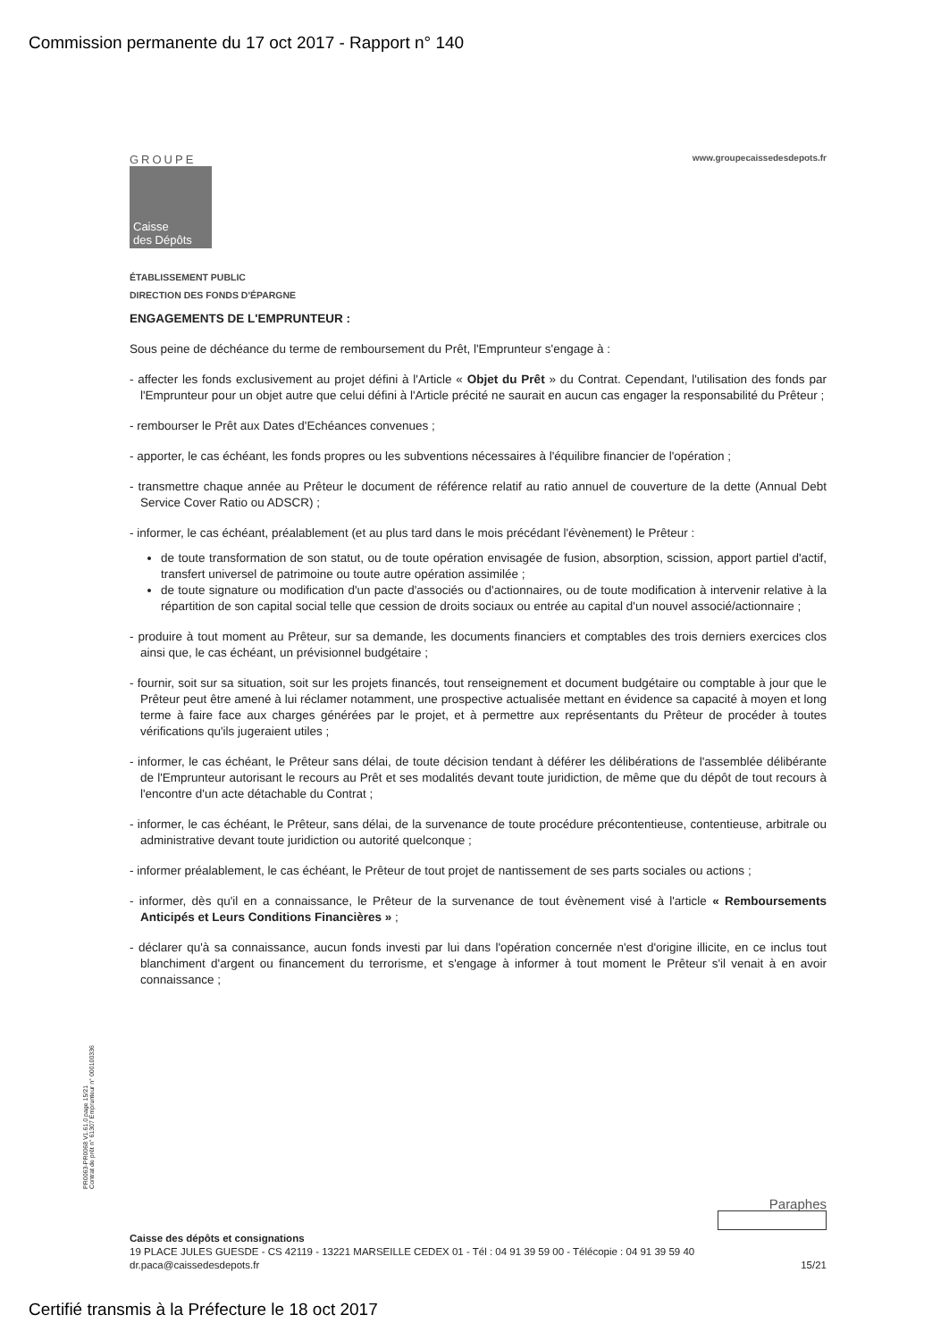Commission permanente du 17 oct 2017 - Rapport n° 140
GROUPE
Caisse
des Dépôts
www.groupecaissedesdepots.fr
ÉTABLISSEMENT PUBLIC
DIRECTION DES FONDS D'ÉPARGNE
ENGAGEMENTS DE L'EMPRUNTEUR :
Sous peine de déchéance du terme de remboursement du Prêt, l'Emprunteur s'engage à :
- affecter les fonds exclusivement au projet défini à l'Article « Objet du Prêt » du Contrat. Cependant, l'utilisation des fonds par l'Emprunteur pour un objet autre que celui défini à l'Article précité ne saurait en aucun cas engager la responsabilité du Prêteur ;
- rembourser le Prêt aux Dates d'Echéances convenues ;
- apporter, le cas échéant, les fonds propres ou les subventions nécessaires à l'équilibre financier de l'opération ;
- transmettre chaque année au Prêteur le document de référence relatif au ratio annuel de couverture de la dette (Annual Debt Service Cover Ratio ou ADSCR) ;
- informer, le cas échéant, préalablement (et au plus tard dans le mois précédant l'évènement) le Prêteur :
de toute transformation de son statut, ou de toute opération envisagée de fusion, absorption, scission, apport partiel d'actif, transfert universel de patrimoine ou toute autre opération assimilée ;
de toute signature ou modification d'un pacte d'associés ou d'actionnaires, ou de toute modification à intervenir relative à la répartition de son capital social telle que cession de droits sociaux ou entrée au capital d'un nouvel associé/actionnaire ;
- produire à tout moment au Prêteur, sur sa demande, les documents financiers et comptables des trois derniers exercices clos ainsi que, le cas échéant, un prévisionnel budgétaire ;
- fournir, soit sur sa situation, soit sur les projets financés, tout renseignement et document budgétaire ou comptable à jour que le Prêteur peut être amené à lui réclamer notamment, une prospective actualisée mettant en évidence sa capacité à moyen et long terme à faire face aux charges générées par le projet, et à permettre aux représentants du Prêteur de procéder à toutes vérifications qu'ils jugeraient utiles ;
- informer, le cas échéant, le Prêteur sans délai, de toute décision tendant à déférer les délibérations de l'assemblée délibérante de l'Emprunteur autorisant le recours au Prêt et ses modalités devant toute juridiction, de même que du dépôt de tout recours à l'encontre d'un acte détachable du Contrat ;
- informer, le cas échéant, le Prêteur, sans délai, de la survenance de toute procédure précontentieuse, contentieuse, arbitrale ou administrative devant toute juridiction ou autorité quelconque ;
- informer préalablement, le cas échéant, le Prêteur de tout projet de nantissement de ses parts sociales ou actions ;
- informer, dès qu'il en a connaissance, le Prêteur de la survenance de tout évènement visé à l'article « Remboursements Anticipés et Leurs Conditions Financières » ;
- déclarer qu'à sa connaissance, aucun fonds investi par lui dans l'opération concernée n'est d'origine illicite, en ce inclus tout blanchiment d'argent ou financement du terrorisme, et s'engage à informer à tout moment le Prêteur s'il venait à en avoir connaissance ;
PR0063-PR0068 V1.61.0 page 15/21
Contrat de prêt n° 61307 Emprunteur n° 000100336
Paraphes
Caisse des dépôts et consignations
19 PLACE JULES GUESDE - CS 42119 - 13221 MARSEILLE CEDEX 01 - Tél : 04 91 39 59 00 - Télécopie : 04 91 39 59 40
dr.paca@caissedesdepots.fr 15/21
Certifié transmis à la Préfecture le 18 oct 2017